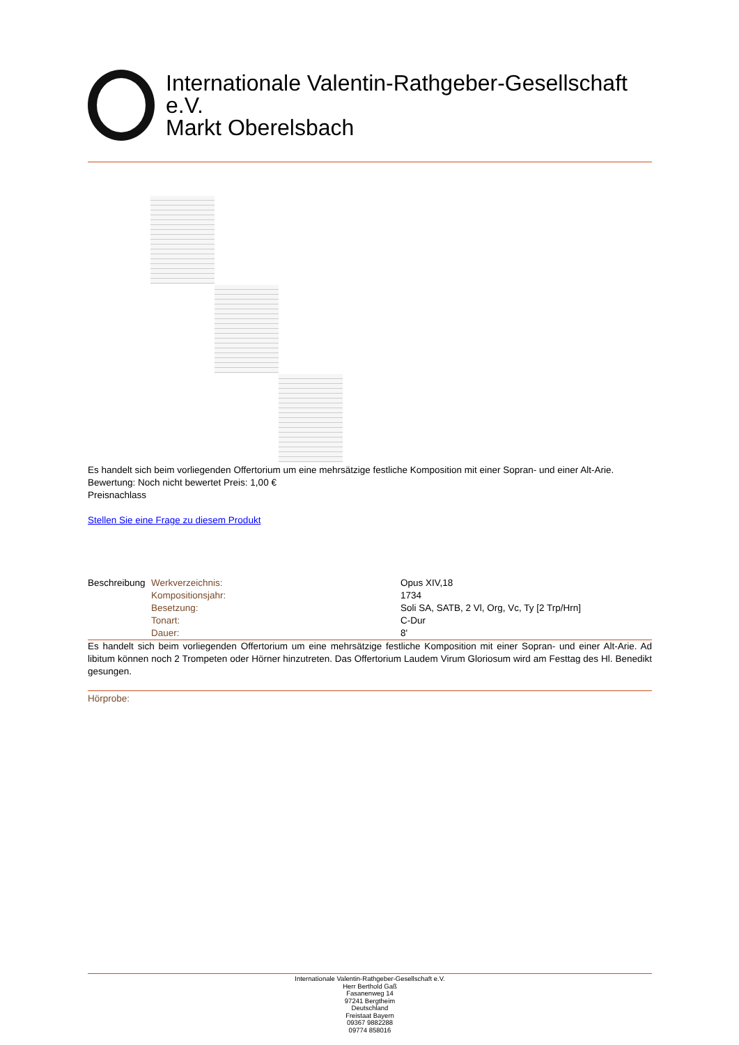Internationale Valentin-Rathgeber-Gesellschaft e.V.
Markt Oberelsbach
Es handelt sich beim vorliegenden Offertorium um eine mehrsätzige festliche Komposition mit einer Sopran- und einer Alt-Arie.
Bewertung: Noch nicht bewertet Preis: 1,00 €
Preisnachlass
Stellen Sie eine Frage zu diesem Produkt
| Beschreibung | Werkverzeichnis: | Opus XIV,18 |
| | Kompositionsjahr: | 1734 |
| | Besetzung: | Soli SA, SATB, 2 Vl, Org, Vc, Ty [2 Trp/Hrn] |
| | Tonart: | C-Dur |
| | Dauer: | 8' |
Es handelt sich beim vorliegenden Offertorium um eine mehrsätzige festliche Komposition mit einer Sopran- und einer Alt-Arie. Ad libitum können noch 2 Trompeten oder Hörner hinzutreten. Das Offertorium Laudem Virum Gloriosum wird am Festtag des Hl. Benedikt gesungen.
Hörprobe:
Internationale Valentin-Rathgeber-Gesellschaft e.V.
Herr Berthold Gaß
Fasanenweg 14
97241 Bergtheim
Deutschland
Freistaat Bayern
09367 9882288
09774 858016